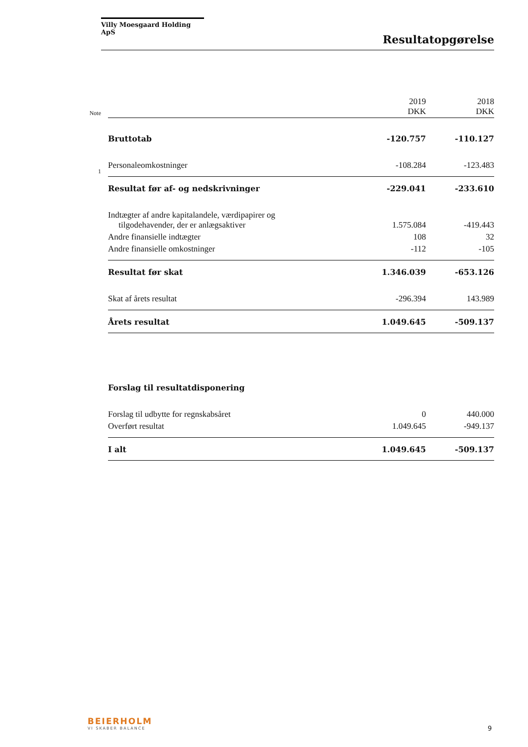Villy Moesgaard Holding ApS
Resultatopgørelse
| Note | | 2019 DKK | 2018 DKK |
| | Bruttotab | -120.757 | -110.127 |
| 1 | Personaleomkostninger | -108.284 | -123.483 |
| | Resultat før af- og nedskrivninger | -229.041 | -233.610 |
| | Indtægter af andre kapitalandele, værdipapirer og tilgodehavender, der er anlægsaktiver | 1.575.084 | -419.443 |
| | Andre finansielle indtægter | 108 | 32 |
| | Andre finansielle omkostninger | -112 | -105 |
| | Resultat før skat | 1.346.039 | -653.126 |
| | Skat af årets resultat | -296.394 | 143.989 |
| | Årets resultat | 1.049.645 | -509.137 |
| | Forslag til resultatdisponering | | |
| | Forslag til udbytte for regnskabsåret | 0 | 440.000 |
| | Overført resultat | 1.049.645 | -949.137 |
| | I alt | 1.049.645 | -509.137 |
BEIERHOLM
VI SKABER BALANCE
9